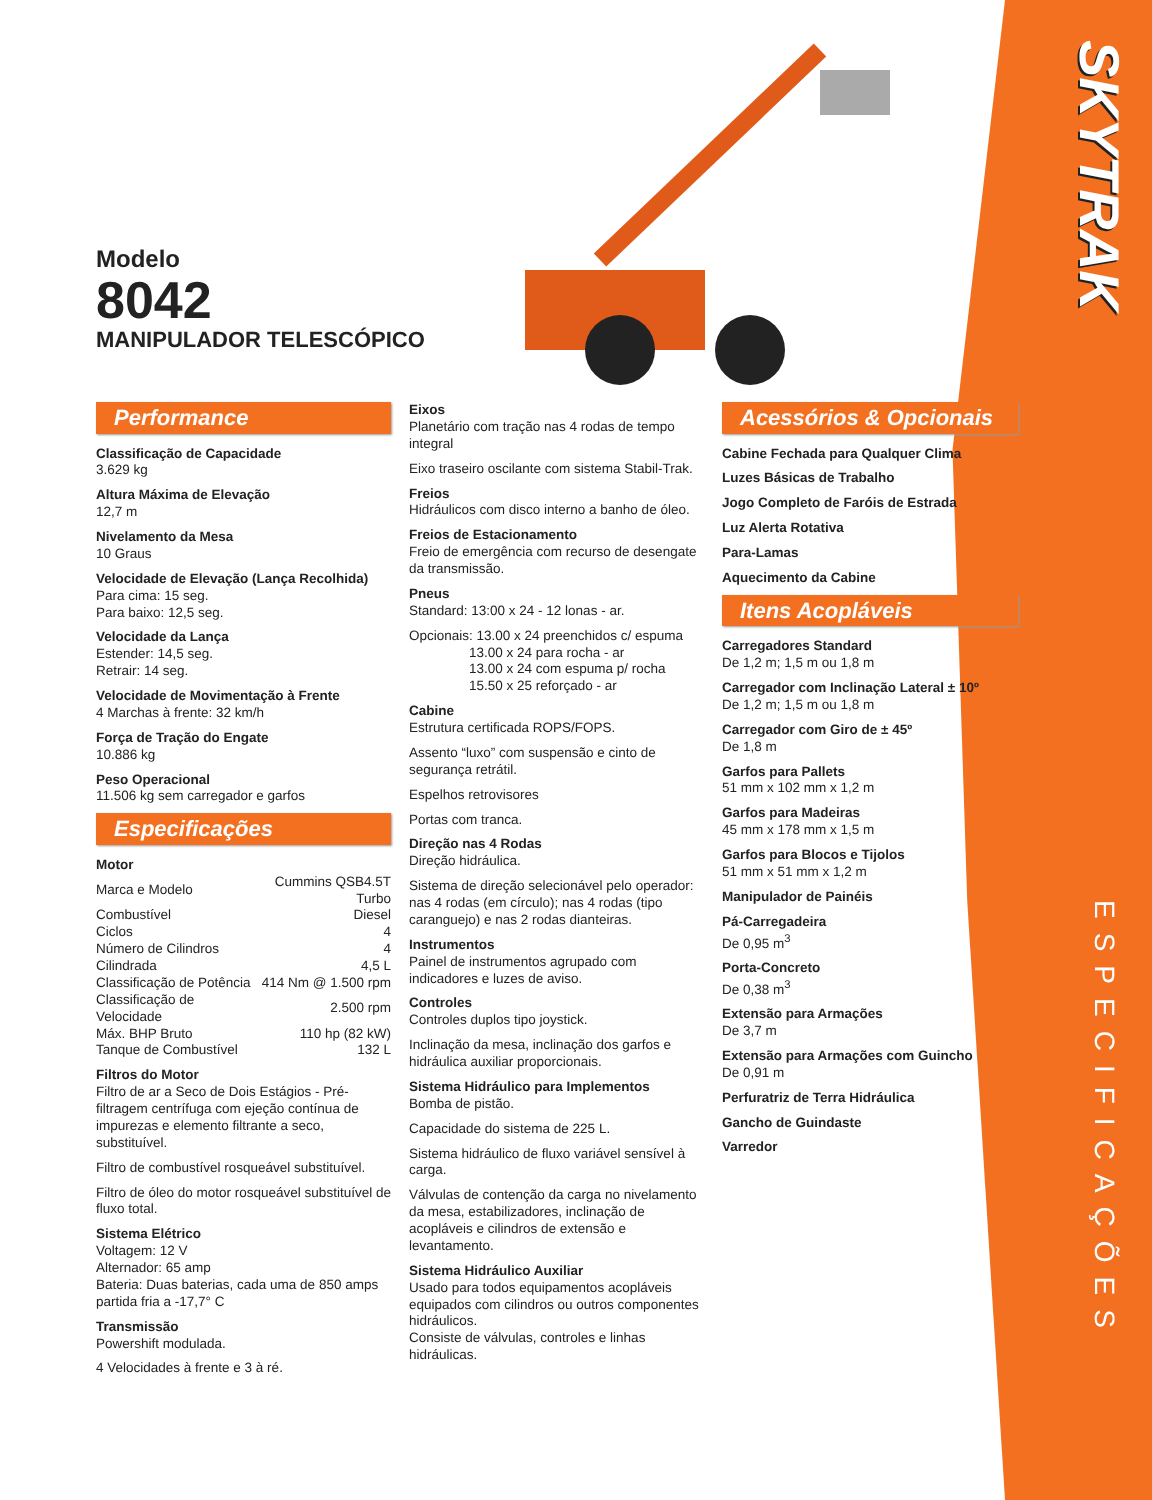SKYTRAK
ESPECIFICAÇÕES
Modelo
8042
MANIPULADOR TELESCÓPICO
Performance
Classificação de Capacidade
3.629 kg
Altura Máxima de Elevação
12,7 m
Nivelamento da Mesa
10 Graus
Velocidade de Elevação (Lança Recolhida)
Para cima: 15 seg.
Para baixo: 12,5 seg.
Velocidade da Lança
Estender: 14,5 seg.
Retrair: 14 seg.
Velocidade de Movimentação à Frente
4 Marchas à frente: 32 km/h
Força de Tração do Engate
10.886 kg
Peso Operacional
11.506 kg sem carregador e garfos
Especificações
Motor
| Marca e Modelo | Cummins QSB4.5T Turbo |
| Combustível | Diesel |
| Ciclos | 4 |
| Número de Cilindros | 4 |
| Cilindrada | 4,5 L |
| Classificação de Potência | 414 Nm @ 1.500 rpm |
| Classificação de Velocidade | 2.500 rpm |
| Máx. BHP Bruto | 110 hp (82 kW) |
| Tanque de Combustível | 132 L |
Filtros do Motor
Filtro de ar a Seco de Dois Estágios - Pré-filtragem centrífuga com ejeção contínua de impurezas e elemento filtrante a seco, substituível.
Filtro de combustível rosqueável substituível.
Filtro de óleo do motor rosqueável substituível de fluxo total.
Sistema Elétrico
Voltagem: 12 V
Alternador: 65 amp
Bateria: Duas baterias, cada uma de 850 amps partida fria a -17,7° C
Transmissão
Powershift modulada.
4 Velocidades à frente e 3 à ré.
Eixos
Planetário com tração nas 4 rodas de tempo integral
Eixo traseiro oscilante com sistema Stabil-Trak.
Freios
Hidráulicos com disco interno a banho de óleo.
Freios de Estacionamento
Freio de emergência com recurso de desengate da transmissão.
Pneus
Standard: 13:00 x 24 - 12 lonas - ar.
Opcionais: 13.00 x 24 preenchidos c/ espuma
13.00 x 24 para rocha - ar
13.00 x 24 com espuma p/ rocha
15.50 x 25 reforçado - ar
Cabine
Estrutura certificada ROPS/FOPS.
Assento “luxo” com suspensão e cinto de segurança retrátil.
Espelhos retrovisores
Portas com tranca.
Direção nas 4 Rodas
Direção hidráulica.
Sistema de direção selecionável pelo operador: nas 4 rodas (em círculo); nas 4 rodas (tipo caranguejo) e nas 2 rodas dianteiras.
Instrumentos
Painel de instrumentos agrupado com indicadores e luzes de aviso.
Controles
Controles duplos tipo joystick.
Inclinação da mesa, inclinação dos garfos e hidráulica auxiliar proporcionais.
Sistema Hidráulico para Implementos
Bomba de pistão.
Capacidade do sistema de 225 L.
Sistema hidráulico de fluxo variável sensível à carga.
Válvulas de contenção da carga no nivelamento da mesa, estabilizadores, inclinação de acopláveis e cilindros de extensão e levantamento.
Sistema Hidráulico Auxiliar
Usado para todos equipamentos acopláveis equipados com cilindros ou outros componentes hidráulicos.
Consiste de válvulas, controles e linhas hidráulicas.
Acessórios & Opcionais
Cabine Fechada para Qualquer Clima
Luzes Básicas de Trabalho
Jogo Completo de Faróis de Estrada
Luz Alerta Rotativa
Para-Lamas
Aquecimento da Cabine
Itens Acopláveis
Carregadores Standard
De 1,2 m; 1,5 m ou 1,8 m
Carregador com Inclinação Lateral ± 10º
De 1,2 m; 1,5 m ou 1,8 m
Carregador com Giro de ± 45º
De 1,8 m
Garfos para Pallets
51 mm x 102 mm x 1,2 m
Garfos para Madeiras
45 mm x 178 mm x 1,5 m
Garfos para Blocos e Tijolos
51 mm x 51 mm x 1,2 m
Manipulador de Painéis
Pá-Carregadeira
De 0,95 m<sup>3</sup>
Porta-Concreto
De 0,38 m<sup>3</sup>
Extensão para Armações
De 3,7 m
Extensão para Armações com Guincho
De 0,91 m
Perfuratriz de Terra Hidráulica
Gancho de Guindaste
Varredor